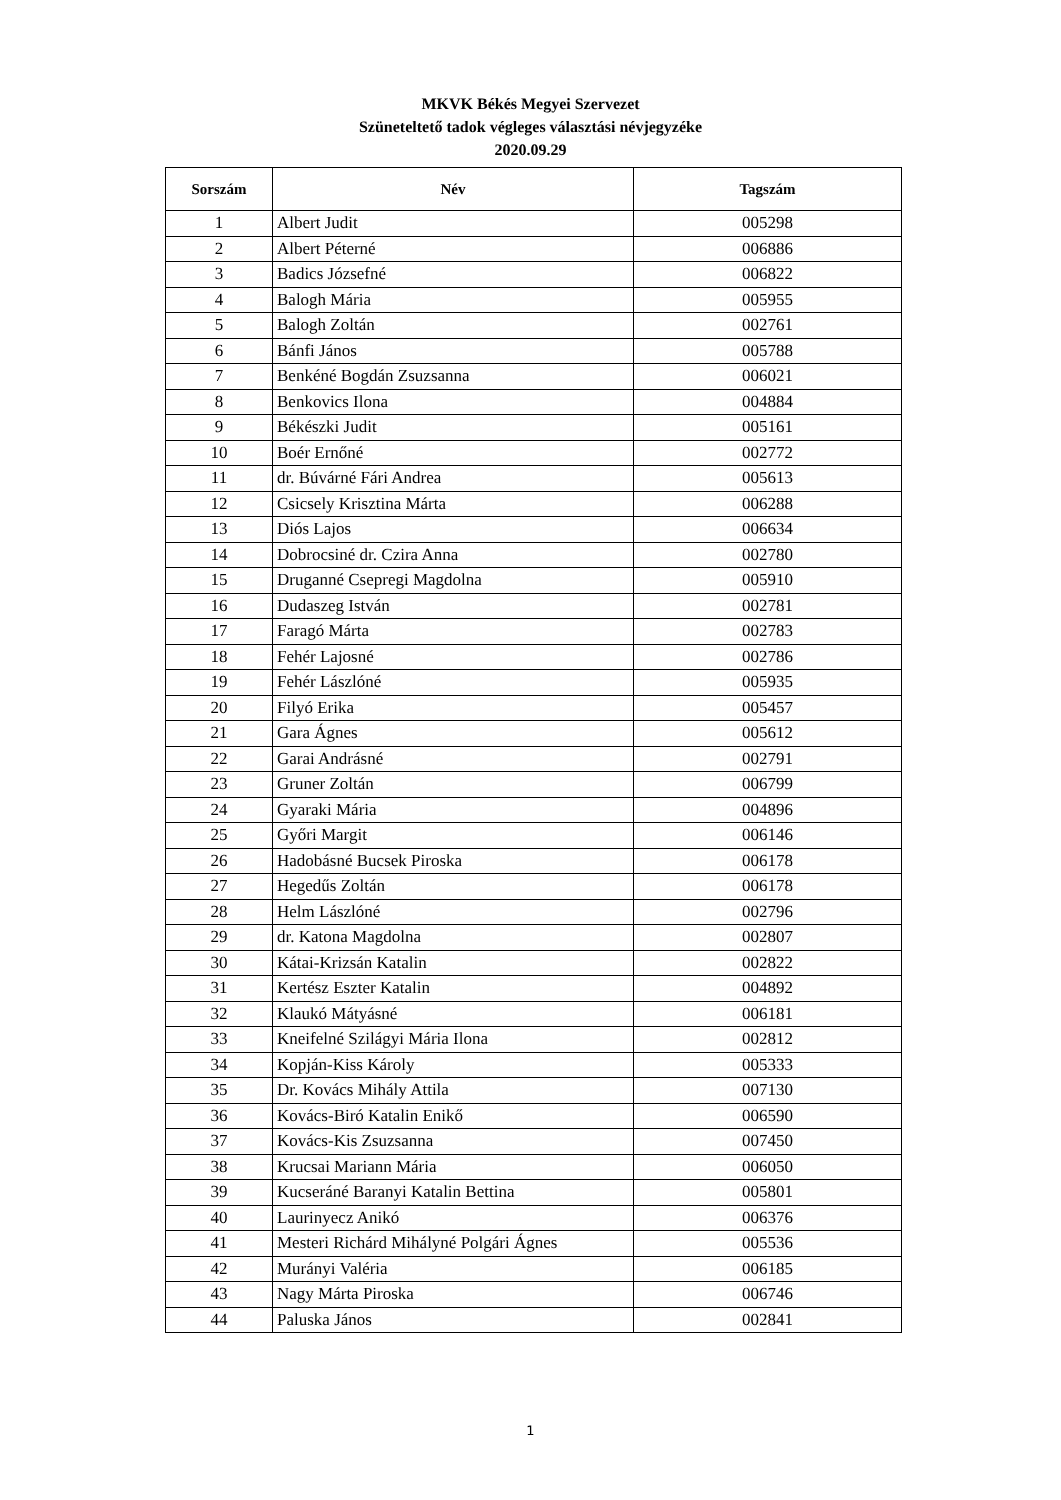MKVK Békés Megyei Szervezet
Szüneteltető tadok végleges választási névjegyzéke
2020.09.29
| Sorszám | Név | Tagszám |
| --- | --- | --- |
| 1 | Albert Judit | 005298 |
| 2 | Albert Péterné | 006886 |
| 3 | Badics Józsefné | 006822 |
| 4 | Balogh Mária | 005955 |
| 5 | Balogh Zoltán | 002761 |
| 6 | Bánfi János | 005788 |
| 7 | Benkéné Bogdán Zsuzsanna | 006021 |
| 8 | Benkovics Ilona | 004884 |
| 9 | Békészki Judit | 005161 |
| 10 | Boér Ernőné | 002772 |
| 11 | dr. Búvárné Fári Andrea | 005613 |
| 12 | Csicsely Krisztina Márta | 006288 |
| 13 | Diós Lajos | 006634 |
| 14 | Dobrocsiné dr. Czira Anna | 002780 |
| 15 | Druganné Csepregi Magdolna | 005910 |
| 16 | Dudaszeg István | 002781 |
| 17 | Faragó Márta | 002783 |
| 18 | Fehér Lajosné | 002786 |
| 19 | Fehér Lászlóné | 005935 |
| 20 | Filyó Erika | 005457 |
| 21 | Gara Ágnes | 005612 |
| 22 | Garai Andrásné | 002791 |
| 23 | Gruner Zoltán | 006799 |
| 24 | Gyaraki Mária | 004896 |
| 25 | Győri Margit | 006146 |
| 26 | Hadobásné Bucsek Piroska | 006178 |
| 27 | Hegedűs Zoltán | 006178 |
| 28 | Helm Lászlóné | 002796 |
| 29 | dr. Katona Magdolna | 002807 |
| 30 | Kátai-Krizsán Katalin | 002822 |
| 31 | Kertész Eszter Katalin | 004892 |
| 32 | Klaukó Mátyásné | 006181 |
| 33 | Kneifelné Szilágyi Mária Ilona | 002812 |
| 34 | Kopján-Kiss Károly | 005333 |
| 35 | Dr. Kovács Mihály Attila | 007130 |
| 36 | Kovács-Biró Katalin Enikő | 006590 |
| 37 | Kovács-Kis Zsuzsanna | 007450 |
| 38 | Krucsai Mariann Mária | 006050 |
| 39 | Kucseráné Baranyi Katalin Bettina | 005801 |
| 40 | Laurinyecz Anikó | 006376 |
| 41 | Mesteri Richárd Mihályné Polgári Ágnes | 005536 |
| 42 | Murányi Valéria | 006185 |
| 43 | Nagy Márta Piroska | 006746 |
| 44 | Paluska János | 002841 |
1